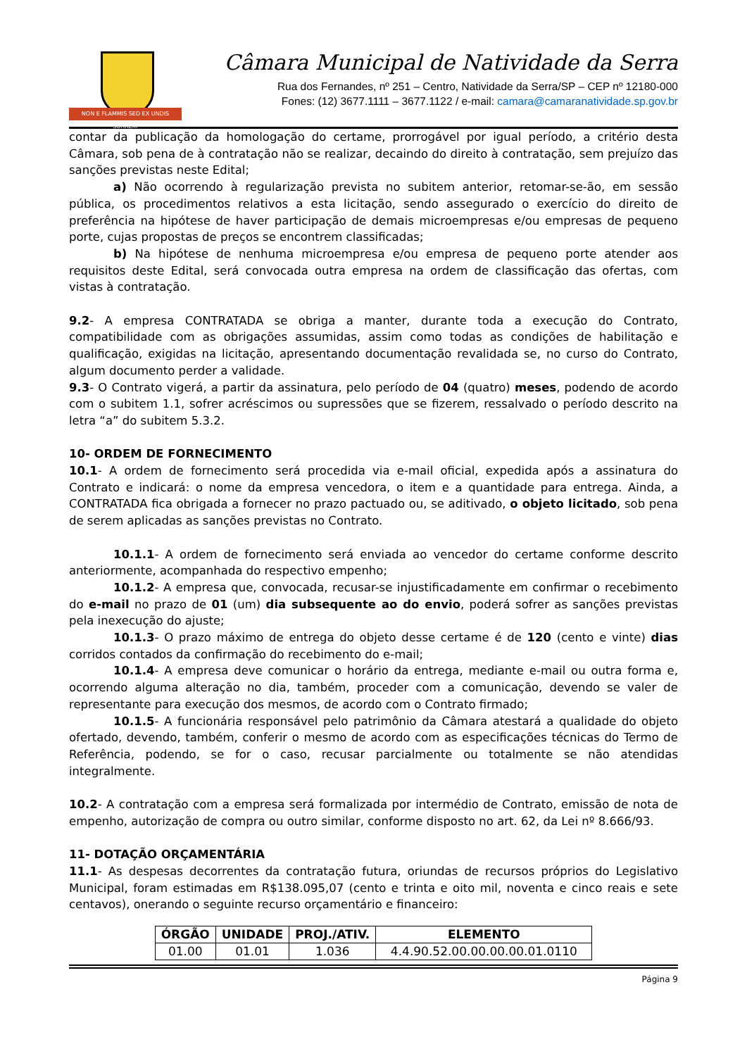NON E FLAMMIS SED EX UNDIS SURREXI
Câmara Municipal de Natividade da Serra
Rua dos Fernandes, nº 251 – Centro, Natividade da Serra/SP – CEP nº 12180-000
Fones: (12) 3677.1111 – 3677.1122 / e-mail: camara@camaranatividade.sp.gov.br
contar da publicação da homologação do certame, prorrogável por igual período, a critério desta Câmara, sob pena de à contratação não se realizar, decaindo do direito à contratação, sem prejuízo das sanções previstas neste Edital;
a) Não ocorrendo à regularização prevista no subitem anterior, retomar-se-ão, em sessão pública, os procedimentos relativos a esta licitação, sendo assegurado o exercício do direito de preferência na hipótese de haver participação de demais microempresas e/ou empresas de pequeno porte, cujas propostas de preços se encontrem classificadas;
b) Na hipótese de nenhuma microempresa e/ou empresa de pequeno porte atender aos requisitos deste Edital, será convocada outra empresa na ordem de classificação das ofertas, com vistas à contratação.
9.2- A empresa CONTRATADA se obriga a manter, durante toda a execução do Contrato, compatibilidade com as obrigações assumidas, assim como todas as condições de habilitação e qualificação, exigidas na licitação, apresentando documentação revalidada se, no curso do Contrato, algum documento perder a validade.
9.3- O Contrato vigerá, a partir da assinatura, pelo período de 04 (quatro) meses, podendo de acordo com o subitem 1.1, sofrer acréscimos ou supressões que se fizerem, ressalvado o período descrito na letra “a” do subitem 5.3.2.
10- ORDEM DE FORNECIMENTO
10.1- A ordem de fornecimento será procedida via e-mail oficial, expedida após a assinatura do Contrato e indicará: o nome da empresa vencedora, o item e a quantidade para entrega. Ainda, a CONTRATADA fica obrigada a fornecer no prazo pactuado ou, se aditivado, o objeto licitado, sob pena de serem aplicadas as sanções previstas no Contrato.
10.1.1- A ordem de fornecimento será enviada ao vencedor do certame conforme descrito anteriormente, acompanhada do respectivo empenho;
10.1.2- A empresa que, convocada, recusar-se injustificadamente em confirmar o recebimento do e-mail no prazo de 01 (um) dia subsequente ao do envio, poderá sofrer as sanções previstas pela inexecução do ajuste;
10.1.3- O prazo máximo de entrega do objeto desse certame é de 120 (cento e vinte) dias corridos contados da confirmação do recebimento do e-mail;
10.1.4- A empresa deve comunicar o horário da entrega, mediante e-mail ou outra forma e, ocorrendo alguma alteração no dia, também, proceder com a comunicação, devendo se valer de representante para execução dos mesmos, de acordo com o Contrato firmado;
10.1.5- A funcionária responsável pelo patrimônio da Câmara atestará a qualidade do objeto ofertado, devendo, também, conferir o mesmo de acordo com as especificações técnicas do Termo de Referência, podendo, se for o caso, recusar parcialmente ou totalmente se não atendidas integralmente.
10.2- A contratação com a empresa será formalizada por intermédio de Contrato, emissão de nota de empenho, autorização de compra ou outro similar, conforme disposto no art. 62, da Lei nº 8.666/93.
11- DOTAÇÃO ORÇAMENTÁRIA
11.1- As despesas decorrentes da contratação futura, oriundas de recursos próprios do Legislativo Municipal, foram estimadas em R$138.095,07 (cento e trinta e oito mil, noventa e cinco reais e sete centavos), onerando o seguinte recurso orçamentário e financeiro:
| ÓRGÃO | UNIDADE | PROJ./ATIV. | ELEMENTO |
| --- | --- | --- | --- |
| 01.00 | 01.01 | 1.036 | 4.4.90.52.00.00.00.00.01.0110 |
Página 9